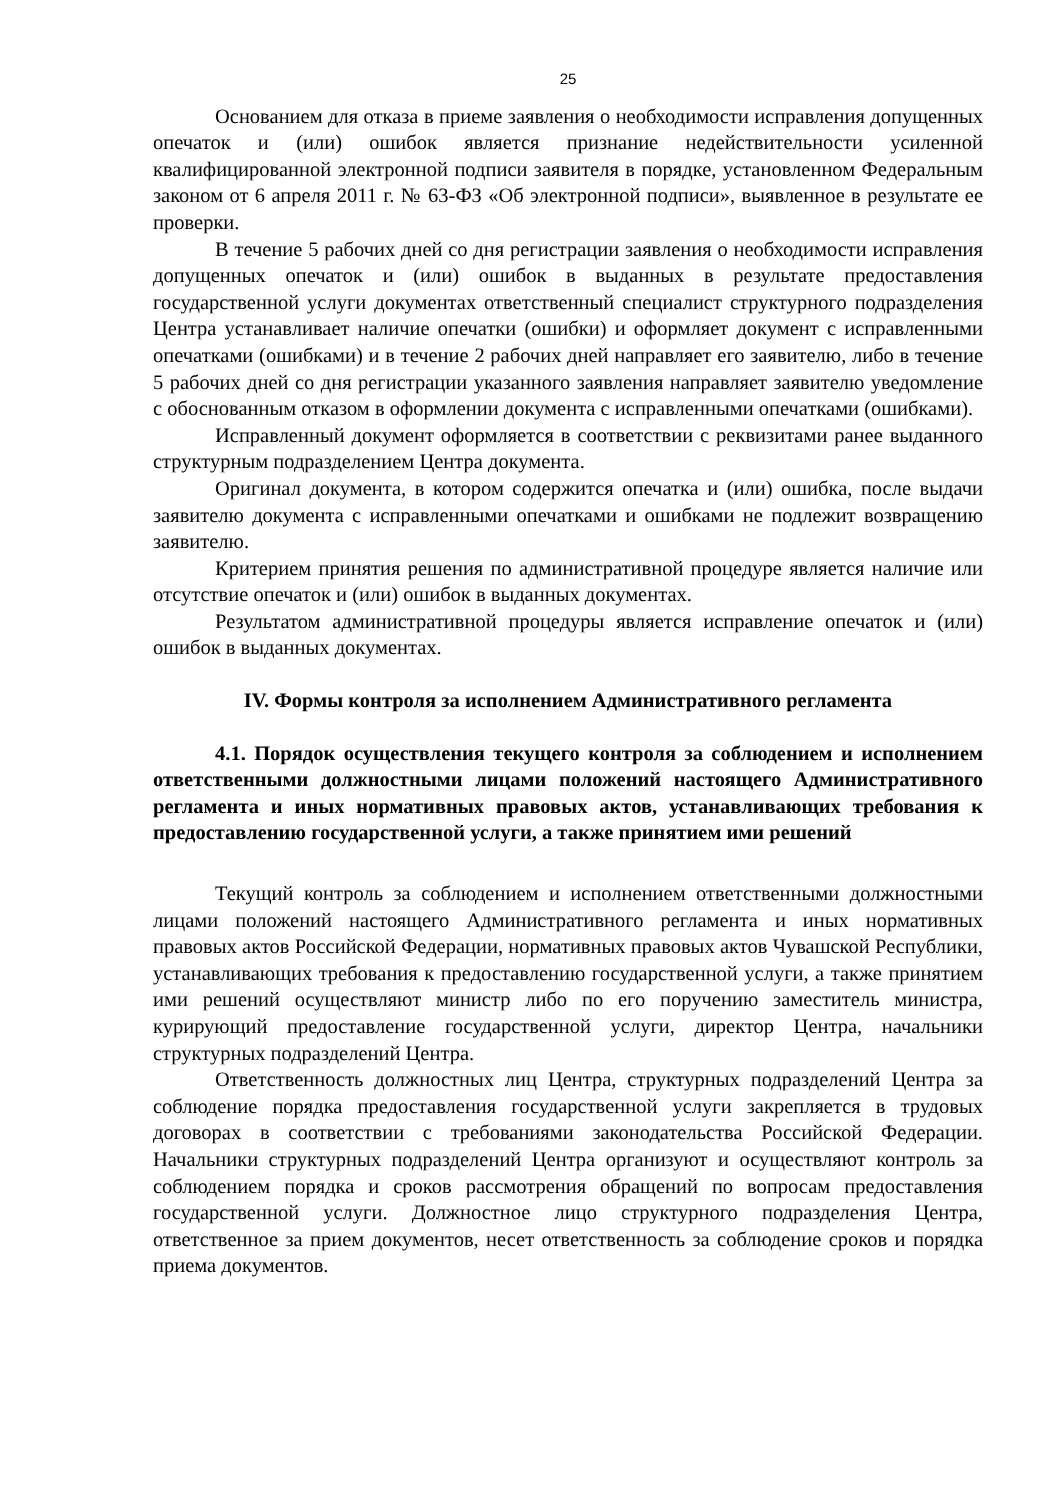25
Основанием для отказа в приеме заявления о необходимости исправления допущенных опечаток и (или) ошибок является признание недействительности усиленной квалифицированной электронной подписи заявителя в порядке, установленном Федеральным законом от 6 апреля 2011 г. № 63-ФЗ «Об электронной подписи», выявленное в результате ее проверки.
В течение 5 рабочих дней со дня регистрации заявления о необходимости исправления допущенных опечаток и (или) ошибок в выданных в результате предоставления государственной услуги документах ответственный специалист структурного подразделения Центра устанавливает наличие опечатки (ошибки) и оформляет документ с исправленными опечатками (ошибками) и в течение 2 рабочих дней направляет его заявителю, либо в течение 5 рабочих дней со дня регистрации указанного заявления направляет заявителю уведомление с обоснованным отказом в оформлении документа с исправленными опечатками (ошибками).
Исправленный документ оформляется в соответствии с реквизитами ранее выданного структурным подразделением Центра документа.
Оригинал документа, в котором содержится опечатка и (или) ошибка, после выдачи заявителю документа с исправленными опечатками и ошибками не подлежит возвращению заявителю.
Критерием принятия решения по административной процедуре является наличие или отсутствие опечаток и (или) ошибок в выданных документах.
Результатом административной процедуры является исправление опечаток и (или) ошибок в выданных документах.
IV. Формы контроля за исполнением Административного регламента
4.1. Порядок осуществления текущего контроля за соблюдением и исполнением ответственными должностными лицами положений настоящего Административного регламента и иных нормативных правовых актов, устанавливающих требования к предоставлению государственной услуги, а также принятием ими решений
Текущий контроль за соблюдением и исполнением ответственными должностными лицами положений настоящего Административного регламента и иных нормативных правовых актов Российской Федерации, нормативных правовых актов Чувашской Республики, устанавливающих требования к предоставлению государственной услуги, а также принятием ими решений осуществляют министр либо по его поручению заместитель министра, курирующий предоставление государственной услуги, директор Центра, начальники структурных подразделений Центра.
Ответственность должностных лиц Центра, структурных подразделений Центра за соблюдение порядка предоставления государственной услуги закрепляется в трудовых договорах в соответствии с требованиями законодательства Российской Федерации. Начальники структурных подразделений Центра организуют и осуществляют контроль за соблюдением порядка и сроков рассмотрения обращений по вопросам предоставления государственной услуги. Должностное лицо структурного подразделения Центра, ответственное за прием документов, несет ответственность за соблюдение сроков и порядка приема документов.